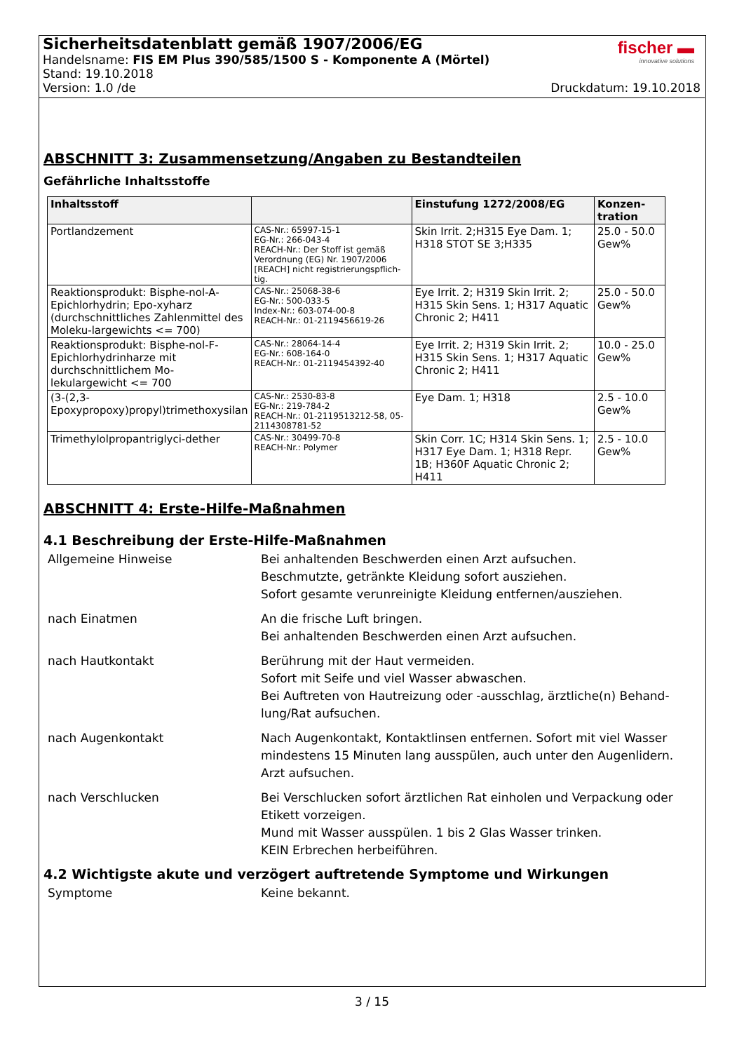Sicherheitsdatenblatt gemäß 1907/2006/EG
Handelsname: FIS EM Plus 390/585/1500 S - Komponente A (Mörtel)
Stand: 19.10.2018
Version: 1.0 /de Druckdatum: 19.10.2018
fischer ▬
innovative solutions
ABSCHNITT 3: Zusammensetzung/Angaben zu Bestandteilen
Gefährliche Inhaltsstoffe
| Inhaltsstoff | | Einstufung 1272/2008/EG | Konzen-tration |
| --- | --- | --- | --- |
| Portlandzement | CAS-Nr.: 65997-15-1 EG-Nr.: 266-043-4 REACH-Nr.: Der Stoff ist gemäß Verordnung (EG) Nr. 1907/2006 [REACH] nicht registrierungspflich-tig. | Skin Irrit. 2;H315 Eye Dam. 1; H318 STOT SE 3;H335 | 25.0 - 50.0 Gew% |
| Reaktionsprodukt: Bisphe-nol-A-Epichlorhydrin; Epo-xyharz (durchschnittliches Zahlenmittel des Moleku-largewichts <= 700) | CAS-Nr.: 25068-38-6 EG-Nr.: 500-033-5 Index-Nr.: 603-074-00-8 REACH-Nr.: 01-2119456619-26 | Eye Irrit. 2; H319 Skin Irrit. 2; H315 Skin Sens. 1; H317 Aquatic Chronic 2; H411 | 25.0 - 50.0 Gew% |
| Reaktionsprodukt: Bisphe-nol-F-Epichlorhydrinharze mit durchschnittlichem Mo-lekulargewicht <= 700 | CAS-Nr.: 28064-14-4 EG-Nr.: 608-164-0 REACH-Nr.: 01-2119454392-40 | Eye Irrit. 2; H319 Skin Irrit. 2; H315 Skin Sens. 1; H317 Aquatic Chronic 2; H411 | 10.0 - 25.0 Gew% |
| (3-(2,3-Epoxypropoxy)propyl)trimethoxysilan | CAS-Nr.: 2530-83-8 EG-Nr.: 219-784-2 REACH-Nr.: 01-2119513212-58, 05-2114308781-52 | Eye Dam. 1; H318 | 2.5 - 10.0 Gew% |
| Trimethylolpropantriglyci-dether | CAS-Nr.: 30499-70-8 REACH-Nr.: Polymer | Skin Corr. 1C; H314 Skin Sens. 1; H317 Eye Dam. 1; H318 Repr. 1B; H360F Aquatic Chronic 2; H411 | 2.5 - 10.0 Gew% |
ABSCHNITT 4: Erste-Hilfe-Maßnahmen
4.1 Beschreibung der Erste-Hilfe-Maßnahmen
| Allgemeine Hinweise | Bei anhaltenden Beschwerden einen Arzt aufsuchen. Beschmutzte, getränkte Kleidung sofort ausziehen. Sofort gesamte verunreinigte Kleidung entfernen/ausziehen. |
| nach Einatmen | An die frische Luft bringen. Bei anhaltenden Beschwerden einen Arzt aufsuchen. |
| nach Hautkontakt | Berührung mit der Haut vermeiden. Sofort mit Seife und viel Wasser abwaschen. Bei Auftreten von Hautreizung oder -ausschlag, ärztliche(n) Behand-lung/Rat aufsuchen. |
| nach Augenkontakt | Nach Augenkontakt, Kontaktlinsen entfernen. Sofort mit viel Wasser mindestens 15 Minuten lang ausspülen, auch unter den Augenlidern. Arzt aufsuchen. |
| nach Verschlucken | Bei Verschlucken sofort ärztlichen Rat einholen und Verpackung oder Etikett vorzeigen. Mund mit Wasser ausspülen. 1 bis 2 Glas Wasser trinken. KEIN Erbrechen herbeiführen. |
4.2 Wichtigste akute und verzögert auftretende Symptome und Wirkungen
| Symptome | Keine bekannt. |
3 / 15